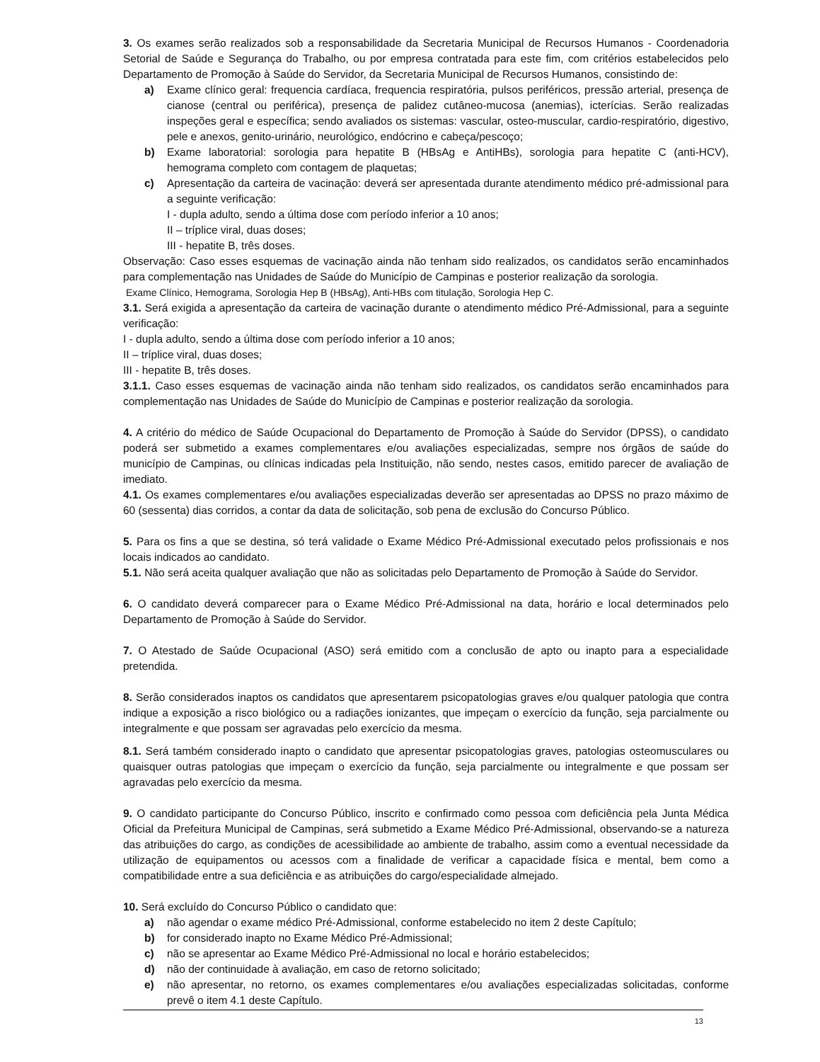3. Os exames serão realizados sob a responsabilidade da Secretaria Municipal de Recursos Humanos - Coordenadoria Setorial de Saúde e Segurança do Trabalho, ou por empresa contratada para este fim, com critérios estabelecidos pelo Departamento de Promoção à Saúde do Servidor, da Secretaria Municipal de Recursos Humanos, consistindo de:
a) Exame clínico geral: frequencia cardíaca, frequencia respiratória, pulsos periféricos, pressão arterial, presença de cianose (central ou periférica), presença de palidez cutâneo-mucosa (anemias), icterícias. Serão realizadas inspeções geral e específica; sendo avaliados os sistemas: vascular, osteo-muscular, cardio-respiratório, digestivo, pele e anexos, genito-urinário, neurológico, endócrino e cabeça/pescoço;
b) Exame laboratorial: sorologia para hepatite B (HBsAg e AntiHBs), sorologia para hepatite C (anti-HCV), hemograma completo com contagem de plaquetas;
c) Apresentação da carteira de vacinação: deverá ser apresentada durante atendimento médico pré-admissional para a seguinte verificação:
I - dupla adulto, sendo a última dose com período inferior a 10 anos;
II – tríplice viral, duas doses;
III - hepatite B, três doses.
Observação: Caso esses esquemas de vacinação ainda não tenham sido realizados, os candidatos serão encaminhados para complementação nas Unidades de Saúde do Município de Campinas e posterior realização da sorologia.
Exame Clínico, Hemograma, Sorologia Hep B (HBsAg), Anti-HBs com titulação, Sorologia Hep C.
3.1. Será exigida a apresentação da carteira de vacinação durante o atendimento médico Pré-Admissional, para a seguinte verificação:
I - dupla adulto, sendo a última dose com período inferior a 10 anos;
II – tríplice viral, duas doses;
III - hepatite B, três doses.
3.1.1. Caso esses esquemas de vacinação ainda não tenham sido realizados, os candidatos serão encaminhados para complementação nas Unidades de Saúde do Município de Campinas e posterior realização da sorologia.
4. A critério do médico de Saúde Ocupacional do Departamento de Promoção à Saúde do Servidor (DPSS), o candidato poderá ser submetido a exames complementares e/ou avaliações especializadas, sempre nos órgãos de saúde do município de Campinas, ou clínicas indicadas pela Instituição, não sendo, nestes casos, emitido parecer de avaliação de imediato.
4.1. Os exames complementares e/ou avaliações especializadas deverão ser apresentadas ao DPSS no prazo máximo de 60 (sessenta) dias corridos, a contar da data de solicitação, sob pena de exclusão do Concurso Público.
5. Para os fins a que se destina, só terá validade o Exame Médico Pré-Admissional executado pelos profissionais e nos locais indicados ao candidato.
5.1. Não será aceita qualquer avaliação que não as solicitadas pelo Departamento de Promoção à Saúde do Servidor.
6. O candidato deverá comparecer para o Exame Médico Pré-Admissional na data, horário e local determinados pelo Departamento de Promoção à Saúde do Servidor.
7. O Atestado de Saúde Ocupacional (ASO) será emitido com a conclusão de apto ou inapto para a especialidade pretendida.
8. Serão considerados inaptos os candidatos que apresentarem psicopatologias graves e/ou qualquer patologia que contra indique a exposição a risco biológico ou a radiações ionizantes, que impeçam o exercício da função, seja parcialmente ou integralmente e que possam ser agravadas pelo exercício da mesma.
8.1. Será também considerado inapto o candidato que apresentar psicopatologias graves, patologias osteomusculares ou quaisquer outras patologias que impeçam o exercício da função, seja parcialmente ou integralmente e que possam ser agravadas pelo exercício da mesma.
9. O candidato participante do Concurso Público, inscrito e confirmado como pessoa com deficiência pela Junta Médica Oficial da Prefeitura Municipal de Campinas, será submetido a Exame Médico Pré-Admissional, observando-se a natureza das atribuições do cargo, as condições de acessibilidade ao ambiente de trabalho, assim como a eventual necessidade da utilização de equipamentos ou acessos com a finalidade de verificar a capacidade física e mental, bem como a compatibilidade entre a sua deficiência e as atribuições do cargo/especialidade almejado.
10. Será excluído do Concurso Público o candidato que:
a) não agendar o exame médico Pré-Admissional, conforme estabelecido no item 2 deste Capítulo;
b) for considerado inapto no Exame Médico Pré-Admissional;
c) não se apresentar ao Exame Médico Pré-Admissional no local e horário estabelecidos;
d) não der continuidade à avaliação, em caso de retorno solicitado;
e) não apresentar, no retorno, os exames complementares e/ou avaliações especializadas solicitadas, conforme prevê o item 4.1 deste Capítulo.
13